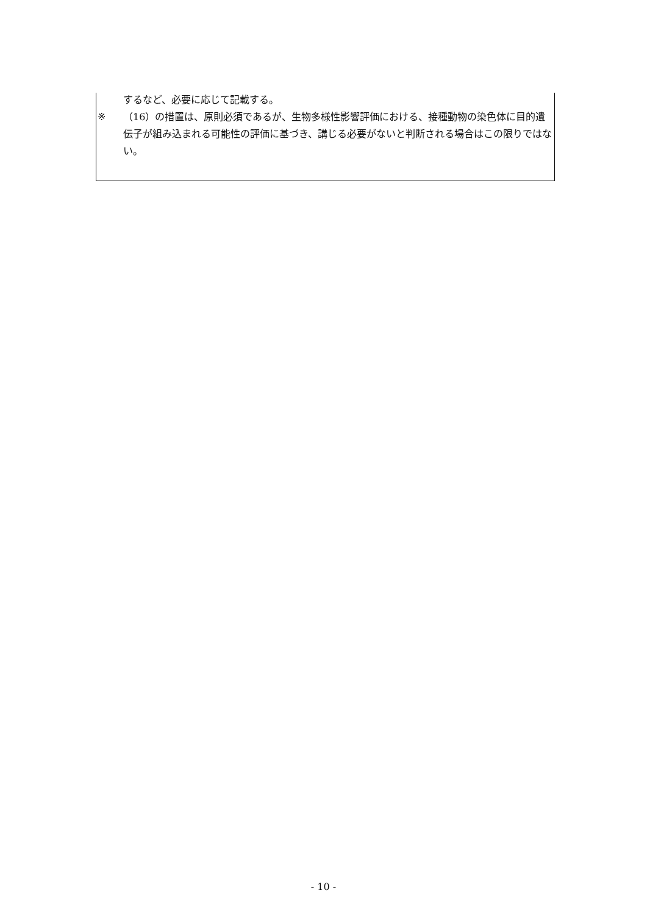するなど、必要に応じて記載する。
※ （16）の措置は、原則必須であるが、生物多様性影響評価における、接種動物の染色体に目的遺伝子が組み込まれる可能性の評価に基づき、講じる必要がないと判断される場合はこの限りではない。
- 10 -